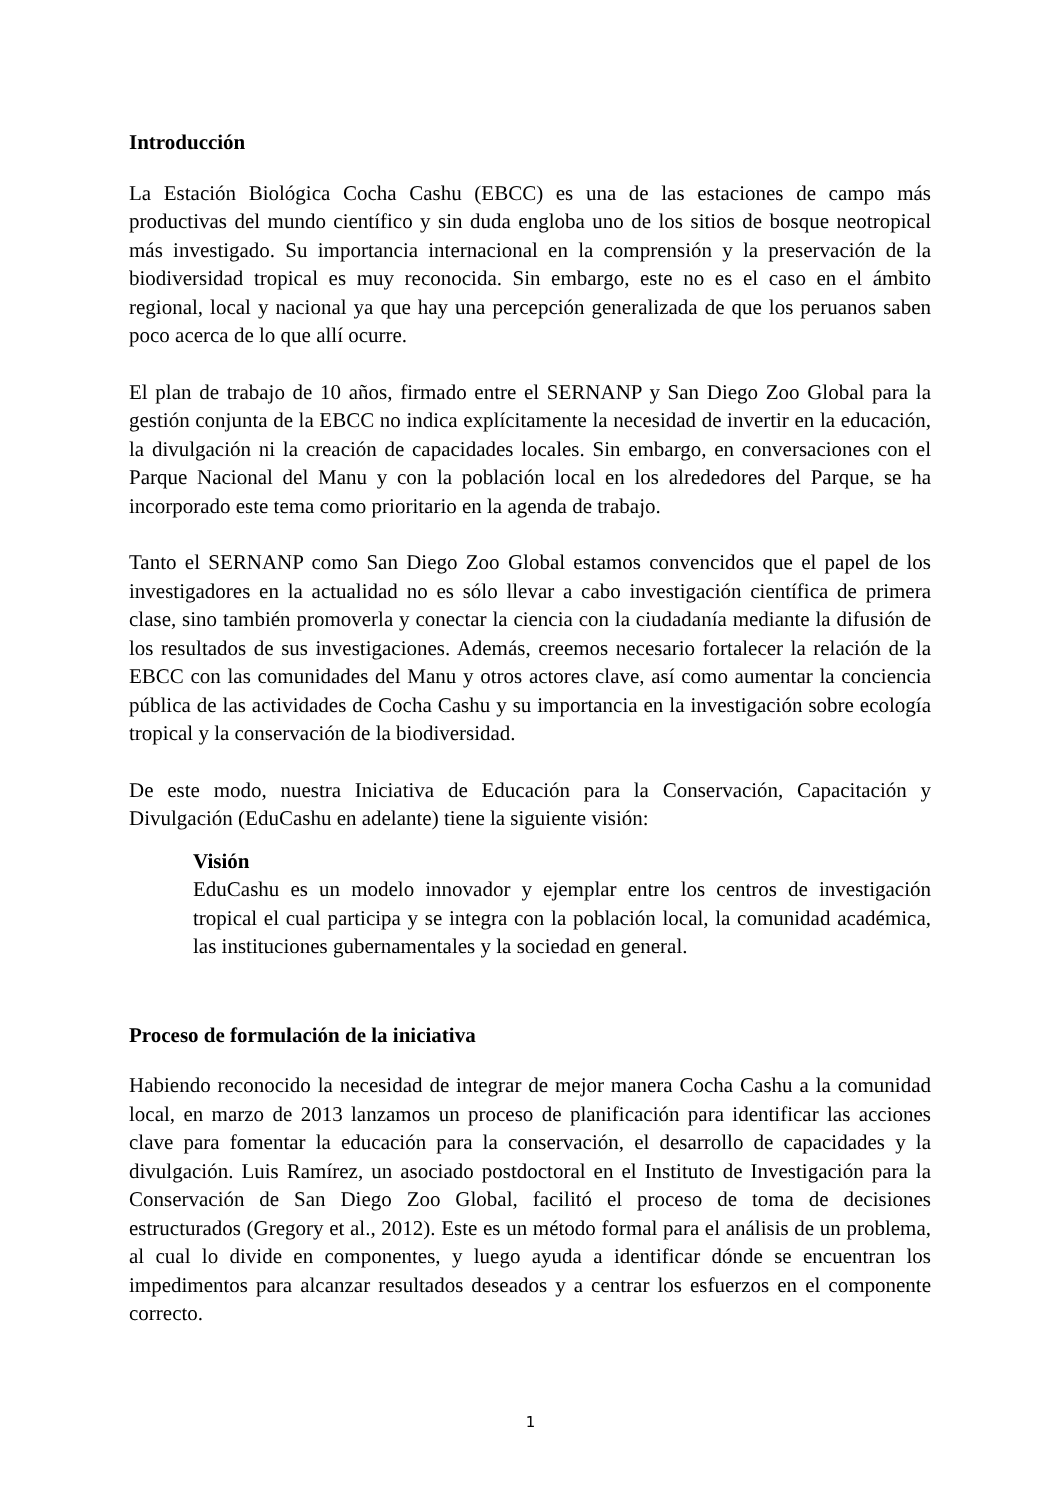Introducción
La Estación Biológica Cocha Cashu (EBCC) es una de las estaciones de campo más productivas del mundo científico y sin duda engloba uno de los sitios de bosque neotropical más investigado. Su importancia internacional en la comprensión y la preservación de la biodiversidad tropical es muy reconocida. Sin embargo, este no es el caso en el ámbito regional, local y nacional ya que hay una percepción generalizada de que los peruanos saben poco acerca de lo que allí ocurre.
El plan de trabajo de 10 años, firmado entre el SERNANP y San Diego Zoo Global para la gestión conjunta de la EBCC no indica explícitamente la necesidad de invertir en la educación, la divulgación ni la creación de capacidades locales. Sin embargo, en conversaciones con el Parque Nacional del Manu y con la población local en los alrededores del Parque, se ha incorporado este tema como prioritario en la agenda de trabajo.
Tanto el SERNANP como San Diego Zoo Global estamos convencidos que el papel de los investigadores en la actualidad no es sólo llevar a cabo investigación científica de primera clase, sino también promoverla y conectar la ciencia con la ciudadanía mediante la difusión de los resultados de sus investigaciones. Además, creemos necesario fortalecer la relación de la EBCC con las comunidades del Manu y otros actores clave, así como aumentar la conciencia pública de las actividades de Cocha Cashu y su importancia en la investigación sobre ecología tropical y la conservación de la biodiversidad.
De este modo, nuestra Iniciativa de Educación para la Conservación, Capacitación y Divulgación (EduCashu en adelante) tiene la siguiente visión:
Visión
EduCashu es un modelo innovador y ejemplar entre los centros de investigación tropical el cual participa y se integra con la población local, la comunidad académica, las instituciones gubernamentales y la sociedad en general.
Proceso de formulación de la iniciativa
Habiendo reconocido la necesidad de integrar de mejor manera Cocha Cashu a la comunidad local, en marzo de 2013 lanzamos un proceso de planificación para identificar las acciones clave para fomentar la educación para la conservación, el desarrollo de capacidades y la divulgación. Luis Ramírez, un asociado postdoctoral en el Instituto de Investigación para la Conservación de San Diego Zoo Global, facilitó el proceso de toma de decisiones estructurados (Gregory et al., 2012). Este es un método formal para el análisis de un problema, al cual lo divide en componentes, y luego ayuda a identificar dónde se encuentran los impedimentos para alcanzar resultados deseados y a centrar los esfuerzos en el componente correcto.
1